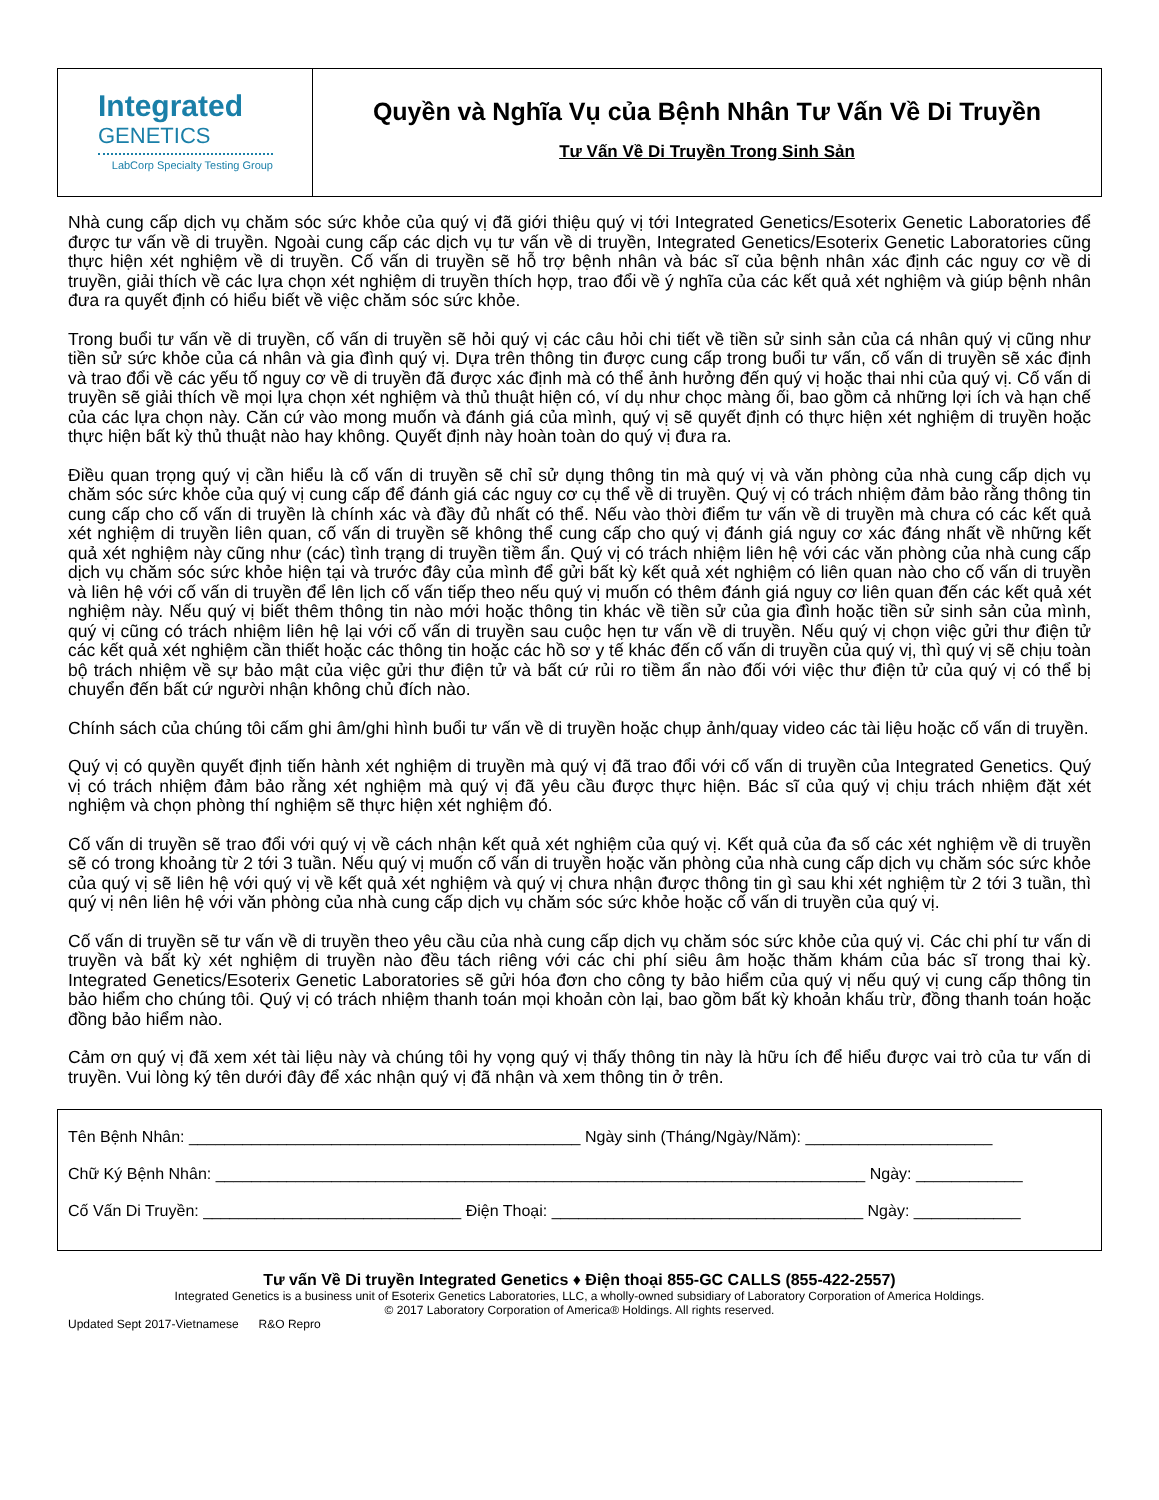Integrated
GENETICS
LabCorp Specialty Testing Group
Quyền và Nghĩa Vụ của Bệnh Nhân Tư Vấn Về Di Truyền
Tư Vấn Về Di Truyền Trong Sinh Sản
Nhà cung cấp dịch vụ chăm sóc sức khỏe của quý vị đã giới thiệu quý vị tới Integrated Genetics/Esoterix Genetic Laboratories để được tư vấn về di truyền. Ngoài cung cấp các dịch vụ tư vấn về di truyền, Integrated Genetics/Esoterix Genetic Laboratories cũng thực hiện xét nghiệm về di truyền. Cố vấn di truyền sẽ hỗ trợ bệnh nhân và bác sĩ của bệnh nhân xác định các nguy cơ về di truyền, giải thích về các lựa chọn xét nghiệm di truyền thích hợp, trao đổi về ý nghĩa của các kết quả xét nghiệm và giúp bệnh nhân đưa ra quyết định có hiểu biết về việc chăm sóc sức khỏe.
Trong buổi tư vấn về di truyền, cố vấn di truyền sẽ hỏi quý vị các câu hỏi chi tiết về tiền sử sinh sản của cá nhân quý vị cũng như tiền sử sức khỏe của cá nhân và gia đình quý vị. Dựa trên thông tin được cung cấp trong buổi tư vấn, cố vấn di truyền sẽ xác định và trao đổi về các yếu tố nguy cơ về di truyền đã được xác định mà có thể ảnh hưởng đến quý vị hoặc thai nhi của quý vị. Cố vấn di truyền sẽ giải thích về mọi lựa chọn xét nghiệm và thủ thuật hiện có, ví dụ như chọc màng ối, bao gồm cả những lợi ích và hạn chế của các lựa chọn này. Căn cứ vào mong muốn và đánh giá của mình, quý vị sẽ quyết định có thực hiện xét nghiệm di truyền hoặc thực hiện bất kỳ thủ thuật nào hay không. Quyết định này hoàn toàn do quý vị đưa ra.
Điều quan trọng quý vị cần hiểu là cố vấn di truyền sẽ chỉ sử dụng thông tin mà quý vị và văn phòng của nhà cung cấp dịch vụ chăm sóc sức khỏe của quý vị cung cấp để đánh giá các nguy cơ cụ thể về di truyền. Quý vị có trách nhiệm đảm bảo rằng thông tin cung cấp cho cố vấn di truyền là chính xác và đầy đủ nhất có thể. Nếu vào thời điểm tư vấn về di truyền mà chưa có các kết quả xét nghiệm di truyền liên quan, cố vấn di truyền sẽ không thể cung cấp cho quý vị đánh giá nguy cơ xác đáng nhất về những kết quả xét nghiệm này cũng như (các) tình trạng di truyền tiềm ẩn. Quý vị có trách nhiệm liên hệ với các văn phòng của nhà cung cấp dịch vụ chăm sóc sức khỏe hiện tại và trước đây của mình để gửi bất kỳ kết quả xét nghiệm có liên quan nào cho cố vấn di truyền và liên hệ với cố vấn di truyền để lên lịch cố vấn tiếp theo nếu quý vị muốn có thêm đánh giá nguy cơ liên quan đến các kết quả xét nghiệm này. Nếu quý vị biết thêm thông tin nào mới hoặc thông tin khác về tiền sử của gia đình hoặc tiền sử sinh sản của mình, quý vị cũng có trách nhiệm liên hệ lại với cố vấn di truyền sau cuộc hẹn tư vấn về di truyền. Nếu quý vị chọn việc gửi thư điện tử các kết quả xét nghiệm cần thiết hoặc các thông tin hoặc các hồ sơ y tế khác đến cố vấn di truyền của quý vị, thì quý vị sẽ chịu toàn bộ trách nhiệm về sự bảo mật của việc gửi thư điện tử và bất cứ rủi ro tiềm ẩn nào đối với việc thư điện tử của quý vị có thể bị chuyển đến bất cứ người nhận không chủ đích nào.
Chính sách của chúng tôi cấm ghi âm/ghi hình buổi tư vấn về di truyền hoặc chụp ảnh/quay video các tài liệu hoặc cố vấn di truyền.
Quý vị có quyền quyết định tiến hành xét nghiệm di truyền mà quý vị đã trao đổi với cố vấn di truyền của Integrated Genetics. Quý vị có trách nhiệm đảm bảo rằng xét nghiệm mà quý vị đã yêu cầu được thực hiện. Bác sĩ của quý vị chịu trách nhiệm đặt xét nghiệm và chọn phòng thí nghiệm sẽ thực hiện xét nghiệm đó.
Cố vấn di truyền sẽ trao đổi với quý vị về cách nhận kết quả xét nghiệm của quý vị. Kết quả của đa số các xét nghiệm về di truyền sẽ có trong khoảng từ 2 tới 3 tuần. Nếu quý vị muốn cố vấn di truyền hoặc văn phòng của nhà cung cấp dịch vụ chăm sóc sức khỏe của quý vị sẽ liên hệ với quý vị về kết quả xét nghiệm và quý vị chưa nhận được thông tin gì sau khi xét nghiệm từ 2 tới 3 tuần, thì quý vị nên liên hệ với văn phòng của nhà cung cấp dịch vụ chăm sóc sức khỏe hoặc cố vấn di truyền của quý vị.
Cố vấn di truyền sẽ tư vấn về di truyền theo yêu cầu của nhà cung cấp dịch vụ chăm sóc sức khỏe của quý vị. Các chi phí tư vấn di truyền và bất kỳ xét nghiệm di truyền nào đều tách riêng với các chi phí siêu âm hoặc thăm khám của bác sĩ trong thai kỳ. Integrated Genetics/Esoterix Genetic Laboratories sẽ gửi hóa đơn cho công ty bảo hiểm của quý vị nếu quý vị cung cấp thông tin bảo hiểm cho chúng tôi. Quý vị có trách nhiệm thanh toán mọi khoản còn lại, bao gồm bất kỳ khoản khấu trừ, đồng thanh toán hoặc đồng bảo hiểm nào.
Cảm ơn quý vị đã xem xét tài liệu này và chúng tôi hy vọng quý vị thấy thông tin này là hữu ích để hiểu được vai trò của tư vấn di truyền. Vui lòng ký tên dưới đây để xác nhận quý vị đã nhận và xem thông tin ở trên.
Tên Bệnh Nhân: ____________________________________________ Ngày sinh (Tháng/Ngày/Năm): _____________________
Chữ Ký Bệnh Nhân: _________________________________________________________________________ Ngày: ____________
Cố Vấn Di Truyền: _____________________________ Điện Thoại: ___________________________________ Ngày: ____________
Tư vấn Về Di truyền Integrated Genetics ♦ Điện thoại 855-GC CALLS (855-422-2557)
Integrated Genetics is a business unit of Esoterix Genetics Laboratories, LLC, a wholly-owned subsidiary of Laboratory Corporation of America Holdings.
© 2017 Laboratory Corporation of America® Holdings. All rights reserved.
Updated Sept 2017-Vietnamese R&O Repro